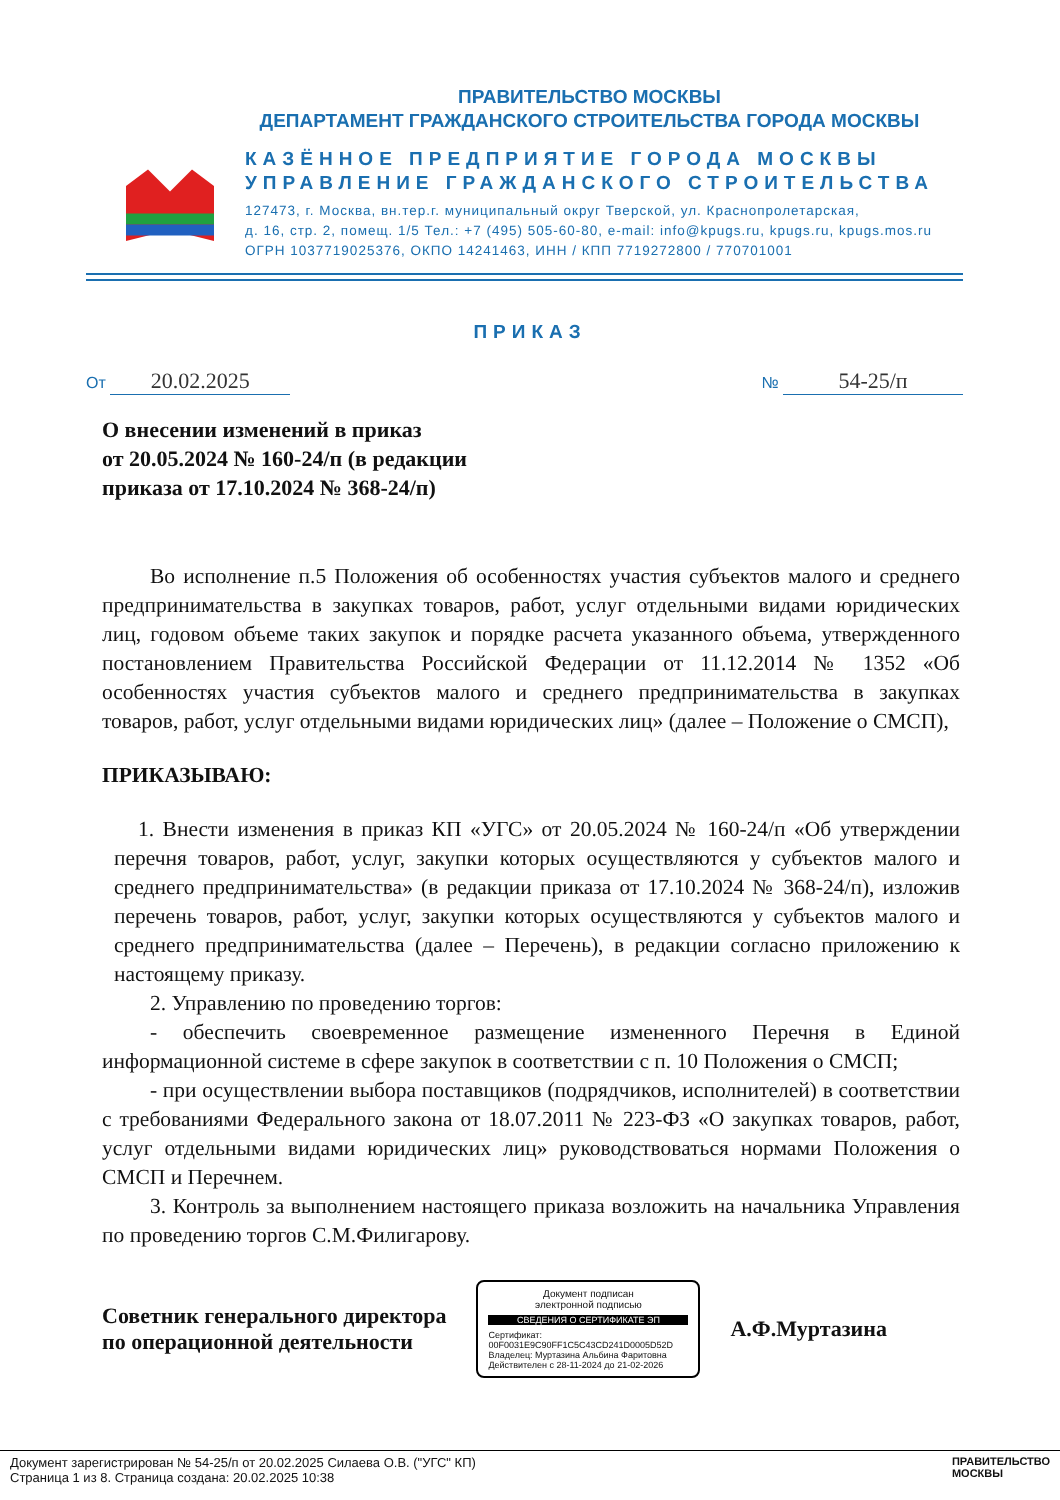ПРАВИТЕЛЬСТВО МОСКВЫ
ДЕПАРТАМЕНТ ГРАЖДАНСКОГО СТРОИТЕЛЬСТВА ГОРОДА МОСКВЫ
КАЗЁННОЕ ПРЕДПРИЯТИЕ ГОРОДА МОСКВЫ
УПРАВЛЕНИЕ ГРАЖДАНСКОГО СТРОИТЕЛЬСТВА
127473, г. Москва, вн.тер.г. муниципальный округ Тверской, ул. Краснопролетарская,
д. 16, стр. 2, помещ. 1/5 Тел.: +7 (495) 505-60-80, e-mail: info@kpugs.ru, kpugs.ru, kpugs.mos.ru
ОГРН 1037719025376, ОКПО 14241463, ИНН / КПП 7719272800 / 770701001
ПРИКАЗ
От 20.02.2025
№ 54-25/п
О внесении изменений в приказ
от 20.05.2024 № 160-24/п (в редакции
приказа от 17.10.2024 № 368-24/п)
Во исполнение п.5 Положения об особенностях участия субъектов малого и среднего предпринимательства в закупках товаров, работ, услуг отдельными видами юридических лиц, годовом объеме таких закупок и порядке расчета указанного объема, утвержденного постановлением Правительства Российской Федерации от 11.12.2014 № 1352 «Об особенностях участия субъектов малого и среднего предпринимательства в закупках товаров, работ, услуг отдельными видами юридических лиц» (далее – Положение о СМСП),
ПРИКАЗЫВАЮ:
1. Внести изменения в приказ КП «УГС» от 20.05.2024 № 160-24/п «Об утверждении перечня товаров, работ, услуг, закупки которых осуществляются у субъектов малого и среднего предпринимательства» (в редакции приказа от 17.10.2024 № 368-24/п), изложив перечень товаров, работ, услуг, закупки которых осуществляются у субъектов малого и среднего предпринимательства (далее – Перечень), в редакции согласно приложению к настоящему приказу.
2. Управлению по проведению торгов:
- обеспечить своевременное размещение измененного Перечня в Единой информационной системе в сфере закупок в соответствии с п. 10 Положения о СМСП;
- при осуществлении выбора поставщиков (подрядчиков, исполнителей) в соответствии с требованиями Федерального закона от 18.07.2011 № 223-ФЗ «О закупках товаров, работ, услуг отдельными видами юридических лиц» руководствоваться нормами Положения о СМСП и Перечнем.
3. Контроль за выполнением настоящего приказа возложить на начальника Управления по проведению торгов С.М.Филигарову.
Советник генерального директора
по операционной деятельности
Документ подписан
электронной подписью
СВЕДЕНИЯ О СЕРТИФИКАТЕ ЭП
Сертификат: 00F0031E9C90FF1C5C43CD241D0005D52D
Владелец: Муртазина Альбина Фаритовна
Действителен с 28-11-2024 до 21-02-2026
А.Ф.Муртазина
Документ зарегистрирован № 54-25/п от 20.02.2025 Силаева О.В. ("УГС" КП)
Страница 1 из 8. Страница создана: 20.02.2025 10:38
ПРАВИТЕЛЬСТВО
МОСКВЫ